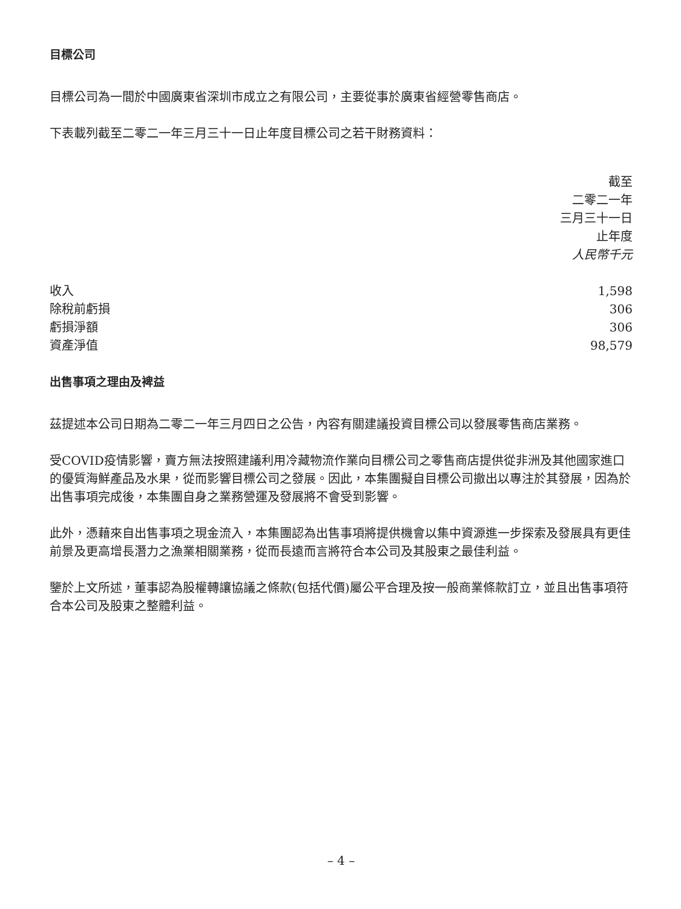目標公司
目標公司為一間於中國廣東省深圳市成立之有限公司，主要從事於廣東省經營零售商店。
下表載列截至二零二一年三月三十一日止年度目標公司之若干財務資料：
| | 截至 二零二一年 三月三十一日 止年度 人民幣千元 |
| --- | --- |
| 收入 | 1,598 |
| 除稅前虧損 | 306 |
| 虧損淨額 | 306 |
| 資產淨值 | 98,579 |
出售事項之理由及裨益
茲提述本公司日期為二零二一年三月四日之公告，內容有關建議投資目標公司以發展零售商店業務。
受COVID疫情影響，賣方無法按照建議利用冷藏物流作業向目標公司之零售商店提供從非洲及其他國家進口的優質海鮮產品及水果，從而影響目標公司之發展。因此，本集團擬自目標公司撤出以專注於其發展，因為於出售事項完成後，本集團自身之業務營運及發展將不會受到影響。
此外，憑藉來自出售事項之現金流入，本集團認為出售事項將提供機會以集中資源進一步探索及發展具有更佳前景及更高增長潛力之漁業相關業務，從而長遠而言將符合本公司及其股東之最佳利益。
鑒於上文所述，董事認為股權轉讓協議之條款(包括代價)屬公平合理及按一般商業條款訂立，並且出售事項符合本公司及股東之整體利益。
– 4 –